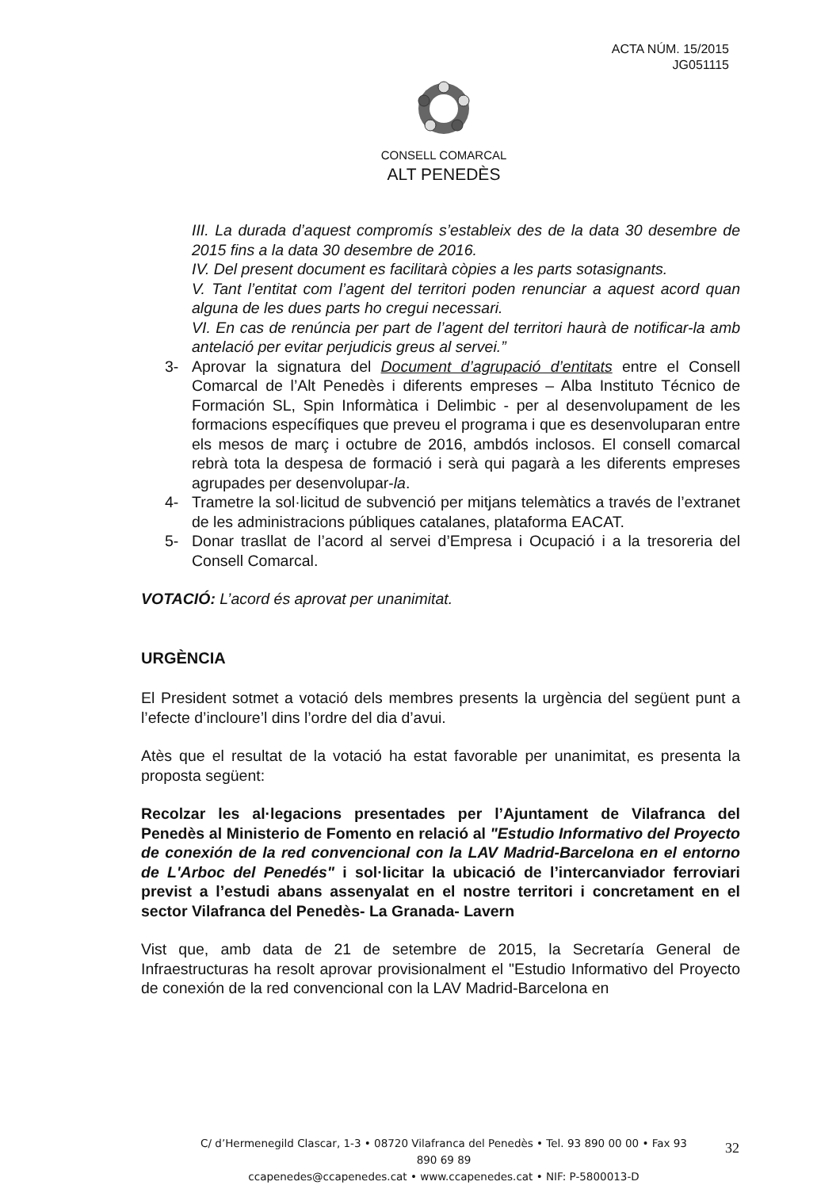ACTA NÚM. 15/2015
JG051115
CONSELL COMARCAL
ALT PENEDÈS
III. La durada d’aquest compromís s’estableix des de la data 30 desembre de 2015 fins a la data 30 desembre de 2016.
IV. Del present document es facilitarà còpies a les parts sotasignants.
V. Tant l’entitat com l’agent del territori poden renunciar a aquest acord quan alguna de les dues parts ho cregui necessari.
VI. En cas de renúncia per part de l’agent del territori haurà de notificar-la amb antelació per evitar perjudicis greus al servei.”
3- Aprovar la signatura del Document d’agrupació d’entitats entre el Consell Comarcal de l’Alt Penedès i diferents empreses – Alba Instituto Técnico de Formación SL, Spin Informàtica i Delimbic - per al desenvolupament de les formacions específiques que preveu el programa i que es desenvoluparan entre els mesos de març i octubre de 2016, ambdós inclosos. El consell comarcal rebrà tota la despesa de formació i serà qui pagarà a les diferents empreses agrupades per desenvolupar-la.
4- Trametre la sol·licitud de subvenció per mitjans telemàtics a través de l’extranet de les administracions públiques catalanes, plataforma EACAT.
5- Donar trasllat de l’acord al servei d’Empresa i Ocupació i a la tresoreria del Consell Comarcal.
VOTACIÓ: L’acord és aprovat per unanimitat.
URGÈNCIA
El President sotmet a votació dels membres presents la urgència del següent punt a l’efecte d’incloure’l dins l’ordre del dia d’avui.
Atès que el resultat de la votació ha estat favorable per unanimitat, es presenta la proposta següent:
Recolzar les al·legacions presentades per l’Ajuntament de Vilafranca del Penedès al Ministerio de Fomento en relació al "Estudio Informativo del Proyecto de conexión de la red convencional con la LAV Madrid-Barcelona en el entorno de L'Arboc del Penedés" i sol·licitar la ubicació de l’intercanviador ferroviari previst a l’estudi abans assenyalat en el nostre territori i concretament en el sector Vilafranca del Penedès- La Granada- Lavern
Vist que, amb data de 21 de setembre de 2015, la Secretaría General de Infraestructuras ha resolt aprovar provisionalment el "Estudio Informativo del Proyecto de conexión de la red convencional con la LAV Madrid-Barcelona en
C/ d’Hermenegild Clascar, 1-3 • 08720 Vilafranca del Penedès • Tel. 93 890 00 00 • Fax 93 890 69 89
ccapenedes@ccapenedes.cat • www.ccapenedes.cat • NIF: P-5800013-D
32